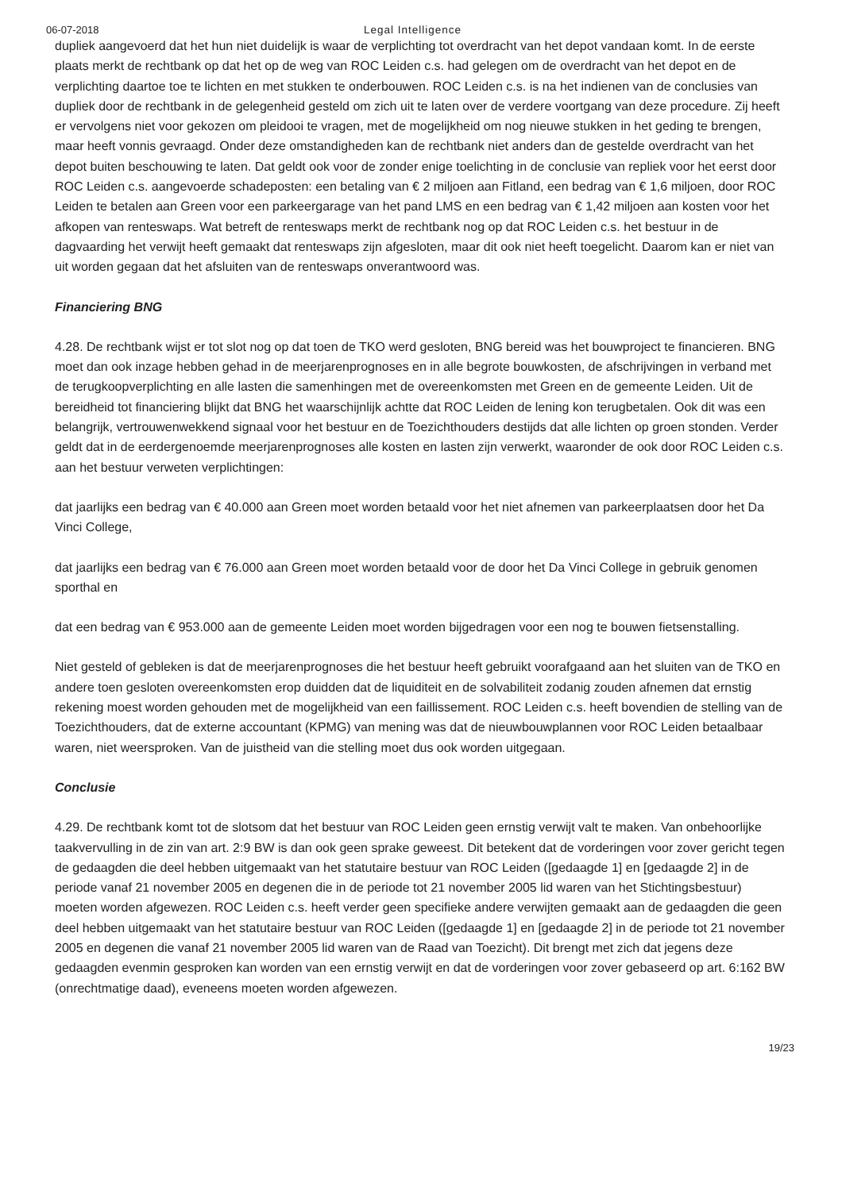06-07-2018 Legal Intelligence
dupliek aangevoerd dat het hun niet duidelijk is waar de verplichting tot overdracht van het depot vandaan komt. In de eerste plaats merkt de rechtbank op dat het op de weg van ROC Leiden c.s. had gelegen om de overdracht van het depot en de verplichting daartoe toe te lichten en met stukken te onderbouwen. ROC Leiden c.s. is na het indienen van de conclusies van dupliek door de rechtbank in de gelegenheid gesteld om zich uit te laten over de verdere voortgang van deze procedure. Zij heeft er vervolgens niet voor gekozen om pleidooi te vragen, met de mogelijkheid om nog nieuwe stukken in het geding te brengen, maar heeft vonnis gevraagd. Onder deze omstandigheden kan de rechtbank niet anders dan de gestelde overdracht van het depot buiten beschouwing te laten. Dat geldt ook voor de zonder enige toelichting in de conclusie van repliek voor het eerst door ROC Leiden c.s. aangevoerde schadeposten: een betaling van € 2 miljoen aan Fitland, een bedrag van € 1,6 miljoen, door ROC Leiden te betalen aan Green voor een parkeergarage van het pand LMS en een bedrag van € 1,42 miljoen aan kosten voor het afkopen van renteswaps. Wat betreft de renteswaps merkt de rechtbank nog op dat ROC Leiden c.s. het bestuur in de dagvaarding het verwijt heeft gemaakt dat renteswaps zijn afgesloten, maar dit ook niet heeft toegelicht. Daarom kan er niet van uit worden gegaan dat het afsluiten van de renteswaps onverantwoord was.
Financiering BNG
4.28. De rechtbank wijst er tot slot nog op dat toen de TKO werd gesloten, BNG bereid was het bouwproject te financieren. BNG moet dan ook inzage hebben gehad in de meerjarenprognoses en in alle begrote bouwkosten, de afschrijvingen in verband met de terugkoopverplichting en alle lasten die samenhingen met de overeenkomsten met Green en de gemeente Leiden. Uit de bereidheid tot financiering blijkt dat BNG het waarschijnlijk achtte dat ROC Leiden de lening kon terugbetalen. Ook dit was een belangrijk, vertrouwenwekkend signaal voor het bestuur en de Toezichthouders destijds dat alle lichten op groen stonden. Verder geldt dat in de eerdergenoemde meerjarenprognoses alle kosten en lasten zijn verwerkt, waaronder de ook door ROC Leiden c.s. aan het bestuur verweten verplichtingen:
dat jaarlijks een bedrag van € 40.000 aan Green moet worden betaald voor het niet afnemen van parkeerplaatsen door het Da Vinci College,
dat jaarlijks een bedrag van € 76.000 aan Green moet worden betaald voor de door het Da Vinci College in gebruik genomen sporthal en
dat een bedrag van € 953.000 aan de gemeente Leiden moet worden bijgedragen voor een nog te bouwen fietsenstalling.
Niet gesteld of gebleken is dat de meerjarenprognoses die het bestuur heeft gebruikt voorafgaand aan het sluiten van de TKO en andere toen gesloten overeenkomsten erop duidden dat de liquiditeit en de solvabiliteit zodanig zouden afnemen dat ernstig rekening moest worden gehouden met de mogelijkheid van een faillissement. ROC Leiden c.s. heeft bovendien de stelling van de Toezichthouders, dat de externe accountant (KPMG) van mening was dat de nieuwbouwplannen voor ROC Leiden betaalbaar waren, niet weersproken. Van de juistheid van die stelling moet dus ook worden uitgegaan.
Conclusie
4.29. De rechtbank komt tot de slotsom dat het bestuur van ROC Leiden geen ernstig verwijt valt te maken. Van onbehoorlijke taakvervulling in de zin van art. 2:9 BW is dan ook geen sprake geweest. Dit betekent dat de vorderingen voor zover gericht tegen de gedaagden die deel hebben uitgemaakt van het statutaire bestuur van ROC Leiden ([gedaagde 1] en [gedaagde 2] in de periode vanaf 21 november 2005 en degenen die in de periode tot 21 november 2005 lid waren van het Stichtingsbestuur) moeten worden afgewezen. ROC Leiden c.s. heeft verder geen specifieke andere verwijten gemaakt aan de gedaagden die geen deel hebben uitgemaakt van het statutaire bestuur van ROC Leiden ([gedaagde 1] en [gedaagde 2] in de periode tot 21 november 2005 en degenen die vanaf 21 november 2005 lid waren van de Raad van Toezicht). Dit brengt met zich dat jegens deze gedaagden evenmin gesproken kan worden van een ernstig verwijt en dat de vorderingen voor zover gebaseerd op art. 6:162 BW (onrechtmatige daad), eveneens moeten worden afgewezen.
19/23